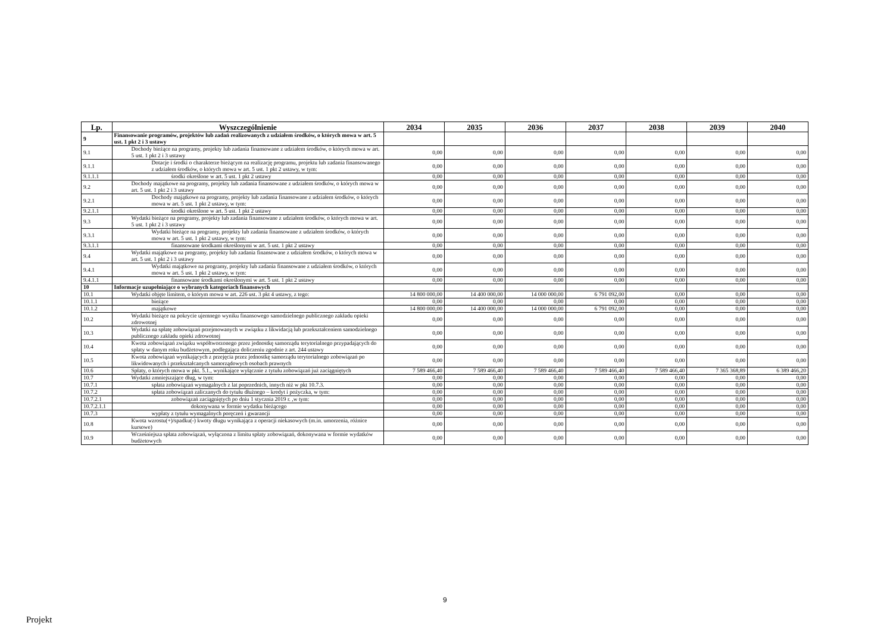| Lp. | Wyszczególnienie | 2034 | 2035 | 2036 | 2037 | 2038 | 2039 | 2040 |
| --- | --- | --- | --- | --- | --- | --- | --- | --- |
| 9 | Finansowanie programów, projektów lub zadań realizowanych z udziałem środków, o których mowa w art. 5 ust. 1 pkt 2 i 3 ustawy | | | | | | | |
| 9.1 | Dochody bieżące na programy, projekty lub zadania finansowane z udziałem środków, o których mowa w art. 5 ust. 1 pkt 2 i 3 ustawy | 0,00 | 0,00 | 0,00 | 0,00 | 0,00 | 0,00 | 0,00 |
| 9.1.1 | Dotacje i środki o charakterze bieżącym na realizację programu, projektu lub zadania finansowanego z udziałem środków, o których mowa w art. 5 ust. 1 pkt 2 ustawy, w tym: | 0,00 | 0,00 | 0,00 | 0,00 | 0,00 | 0,00 | 0,00 |
| 9.1.1.1 | środki określone w art. 5 ust. 1 pkt 2 ustawy | 0,00 | 0,00 | 0,00 | 0,00 | 0,00 | 0,00 | 0,00 |
| 9.2 | Dochody majątkowe na programy, projekty lub zadania finansowane z udziałem środków, o których mowa w art. 5 ust. 1 pkt 2 i 3 ustawy | 0,00 | 0,00 | 0,00 | 0,00 | 0,00 | 0,00 | 0,00 |
| 9.2.1 | Dochody majątkowe na programy, projekty lub zadania finansowane z udziałem środków, o których mowa w art. 5 ust. 1 pkt 2 ustawy, w tym: | 0,00 | 0,00 | 0,00 | 0,00 | 0,00 | 0,00 | 0,00 |
| 9.2.1.1 | środki określone w art. 5 ust. 1 pkt 2 ustawy | 0,00 | 0,00 | 0,00 | 0,00 | 0,00 | 0,00 | 0,00 |
| 9.3 | Wydatki bieżące na programy, projekty lub zadania finansowane z udziałem środków, o których mowa w art. 5 ust. 1 pkt 2 i 3 ustawy | 0,00 | 0,00 | 0,00 | 0,00 | 0,00 | 0,00 | 0,00 |
| 9.3.1 | Wydatki bieżące na programy, projekty lub zadania finansowane z udziałem środków, o których mowa w art. 5 ust. 1 pkt 2 ustawy, w tym: | 0,00 | 0,00 | 0,00 | 0,00 | 0,00 | 0,00 | 0,00 |
| 9.3.1.1 | finansowane środkami określonymi w art. 5 ust. 1 pkt 2 ustawy | 0,00 | 0,00 | 0,00 | 0,00 | 0,00 | 0,00 | 0,00 |
| 9.4 | Wydatki majątkowe na programy, projekty lub zadania finansowane z udziałem środków, o których mowa w art. 5 ust. 1 pkt 2 i 3 ustawy | 0,00 | 0,00 | 0,00 | 0,00 | 0,00 | 0,00 | 0,00 |
| 9.4.1 | Wydatki majątkowe na programy, projekty lub zadania finansowane z udziałem środków, o których mowa w art. 5 ust. 1 pkt 2 ustawy, w tym: | 0,00 | 0,00 | 0,00 | 0,00 | 0,00 | 0,00 | 0,00 |
| 9.4.1.1 | finansowane środkami określonymi w art. 5 ust. 1 pkt 2 ustawy | 0,00 | 0,00 | 0,00 | 0,00 | 0,00 | 0,00 | 0,00 |
| 10 | Informacje uzupełniające o wybranych kategoriach finansowych | | | | | | | |
| 10.1 | Wydatki objęte limitem, o którym mowa w art. 226 ust. 3 pkt 4 ustawy, z tego: | 14 800 000,00 | 14 400 000,00 | 14 000 000,00 | 6 791 092,00 | 0,00 | 0,00 | 0,00 |
| 10.1.1 | bieżące | 0,00 | 0,00 | 0,00 | 0,00 | 0,00 | 0,00 | 0,00 |
| 10.1.2 | majątkowe | 14 800 000,00 | 14 400 000,00 | 14 000 000,00 | 6 791 092,00 | 0,00 | 0,00 | 0,00 |
| 10.2 | Wydatki bieżące na pokrycie ujemnego wyniku finansowego samodzielnego publicznego zakładu opieki zdrowotnej | 0,00 | 0,00 | 0,00 | 0,00 | 0,00 | 0,00 | 0,00 |
| 10.3 | Wydatki na spłatę zobowiązań przejmowanych w związku z likwidacją lub przekształceniem samodzielnego publicznego zakładu opieki zdrowotnej | 0,00 | 0,00 | 0,00 | 0,00 | 0,00 | 0,00 | 0,00 |
| 10.4 | Kwota zobowiązań związku współtworzonego przez jednostkę samorządu terytorialnego przypadających do spłaty w danym roku budżetowym, podlegająca doliczeniu zgodnie z art. 244 ustawy | 0,00 | 0,00 | 0,00 | 0,00 | 0,00 | 0,00 | 0,00 |
| 10.5 | Kwota zobowiązań wynikających z przejęcia przez jednostkę samorządu terytorialnego zobowiązań po likwidowanych i przekształcanych samorządowych osobach prawnych | 0,00 | 0,00 | 0,00 | 0,00 | 0,00 | 0,00 | 0,00 |
| 10.6 | Spłaty, o których mowa w pkt. 5.1., wynikające wyłącznie z tytułu zobowiązań już zaciągniętych | 7 589 466,40 | 7 589 466,40 | 7 589 466,40 | 7 589 466,40 | 7 589 466,40 | 7 365 368,89 | 6 389 466,20 |
| 10.7 | Wydatki zmniejszające dług, w tym: | 0,00 | 0,00 | 0,00 | 0,00 | 0,00 | 0,00 | 0,00 |
| 10.7.1 | spłata zobowiązań wymagalnych z lat poprzednich, innych niż w pkt 10.7.3. | 0,00 | 0,00 | 0,00 | 0,00 | 0,00 | 0,00 | 0,00 |
| 10.7.2 | spłata zobowiązań zaliczanych do tytułu dłużnego – kredyt i pożyczka, w tym: | 0,00 | 0,00 | 0,00 | 0,00 | 0,00 | 0,00 | 0,00 |
| 10.7.2.1 | zobowiązań zaciągniętych po dniu 1 stycznia 2019 r. ,w tym: | 0,00 | 0,00 | 0,00 | 0,00 | 0,00 | 0,00 | 0,00 |
| 10.7.2.1.1 | dokonywana w formie wydatku bieżącego | 0,00 | 0,00 | 0,00 | 0,00 | 0,00 | 0,00 | 0,00 |
| 10.7.3 | wypłaty z tytułu wymagalnych poręczeń i gwarancji | 0,00 | 0,00 | 0,00 | 0,00 | 0,00 | 0,00 | 0,00 |
| 10.8 | Kwota wzrostu(+)/spadku(-) kwoty długu wynikająca z operacji niekasowych (m.in. umorzenia, różnice kursowe) | 0,00 | 0,00 | 0,00 | 0,00 | 0,00 | 0,00 | 0,00 |
| 10.9 | Wcześniejsza spłata zobowiązań, wyłączona z limitu spłaty zobowiązań, dokonywana w formie wydatków budżetowych | 0,00 | 0,00 | 0,00 | 0,00 | 0,00 | 0,00 | 0,00 |
9
Projekt